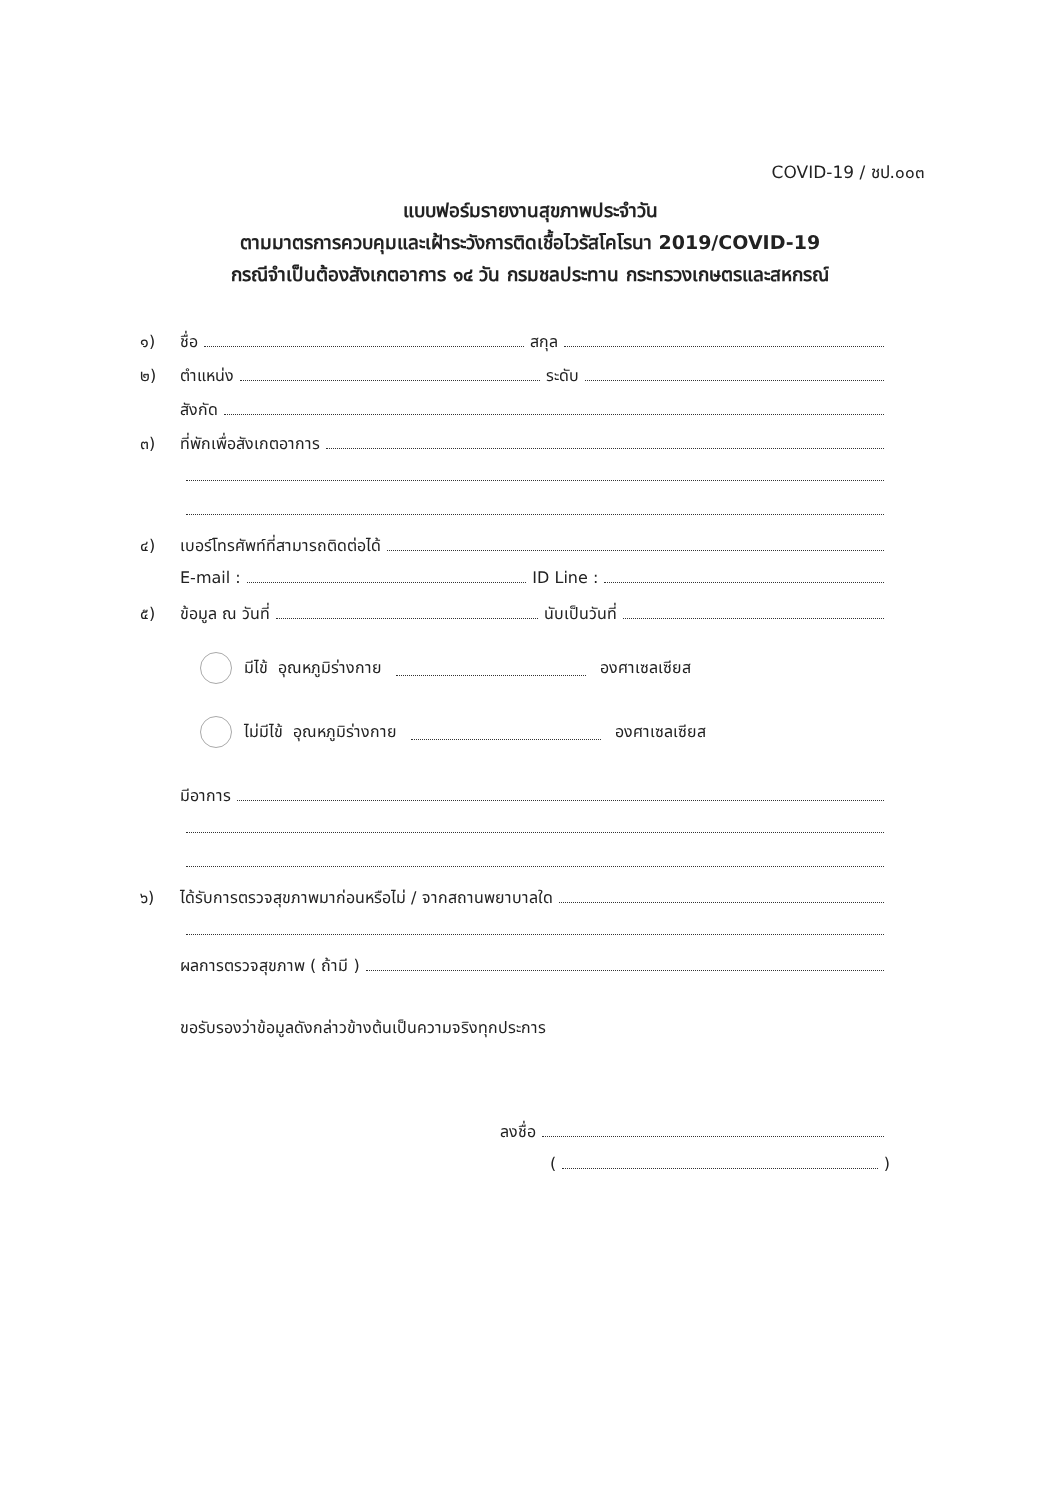COVID-19 / ชป.๐๐๓
แบบฟอร์มรายงานสุขภาพประจำวัน
ตามมาตรการควบคุมและเฝ้าระวังการติดเชื้อไวรัสโคโรนา 2019/COVID-19
กรณีจำเป็นต้องสังเกตอาการ ๑๔ วัน กรมชลประทาน กระทรวงเกษตรและสหกรณ์
๑) ชื่อ สกุล
๒) ตำแหน่ง ระดับ
สังกัด
๓) ที่พักเพื่อสังเกตอาการ
๔) เบอร์โทรศัพท์ที่สามารถติดต่อได้
E-mail : ID Line :
๕) ข้อมูล ณ วันที่ นับเป็นวันที่
มีไข้ อุณหภูมิร่างกาย องศาเซลเซียส
ไม่มีไข้ อุณหภูมิร่างกาย องศาเซลเซียส
มีอาการ
๖) ได้รับการตรวจสุขภาพมาก่อนหรือไม่ / จากสถานพยาบาลใด
ผลการตรวจสุขภาพ ( ถ้ามี )
ขอรับรองว่าข้อมูลดังกล่าวข้างต้นเป็นความจริงทุกประการ
ลงชื่อ
( )